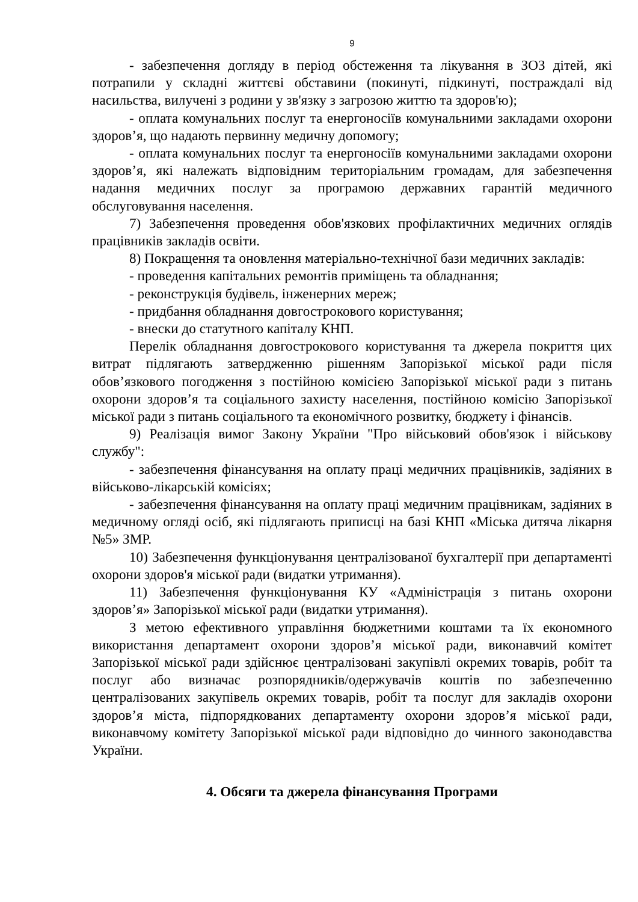9
- забезпечення догляду в період обстеження та лікування в ЗОЗ дітей, які потрапили у складні життєві обставини (покинуті, підкинуті, постраждалі від насильства, вилучені з родини у зв'язку з загрозою життю та здоров'ю);
- оплата комунальних послуг та енергоносіїв комунальними закладами охорони здоров’я, що надають первинну медичну допомогу;
- оплата комунальних послуг та енергоносіїв комунальними закладами охорони здоров’я, які належать відповідним територіальним громадам, для забезпечення надання медичних послуг за програмою державних гарантій медичного обслуговування населення.
7) Забезпечення проведення обов'язкових профілактичних медичних оглядів працівників закладів освіти.
8) Покращення та оновлення матеріально-технічної бази медичних закладів:
- проведення капітальних ремонтів приміщень та обладнання;
- реконструкція будівель, інженерних мереж;
- придбання обладнання довгострокового користування;
- внески до статутного капіталу КНП.
Перелік обладнання довгострокового користування та джерела покриття цих витрат підлягають затвердженню рішенням Запорізької міської ради після обов’язкового погодження з постійною комісією Запорізької міської ради з питань охорони здоров’я та соціального захисту населення, постійною комісію Запорізької міської ради з питань соціального та економічного розвитку, бюджету і фінансів.
9) Реалізація вимог Закону України "Про військовий обов'язок і військову службу":
- забезпечення фінансування на оплату праці медичних працівників, задіяних в військово-лікарській комісіях;
- забезпечення фінансування на оплату праці медичним працівникам, задіяних в медичному огляді осіб, які підлягають приписці на базі КНП «Міська дитяча лікарня №5» ЗМР.
10) Забезпечення функціонування централізованої бухгалтерії при департаменті охорони здоров'я міської ради (видатки утримання).
11) Забезпечення функціонування КУ «Адміністрація з питань охорони здоров’я» Запорізької міської ради (видатки утримання).
З метою ефективного управління бюджетними коштами та їх економного використання департамент охорони здоров’я міської ради, виконавчий комітет Запорізької міської ради здійснює централізовані закупівлі окремих товарів, робіт та послуг або визначає розпорядників/одержувачів коштів по забезпеченню централізованих закупівель окремих товарів, робіт та послуг для закладів охорони здоров’я міста, підпорядкованих департаменту охорони здоров’я міської ради, виконавчому комітету Запорізької міської ради відповідно до чинного законодавства України.
4. Обсяги та джерела фінансування Програми